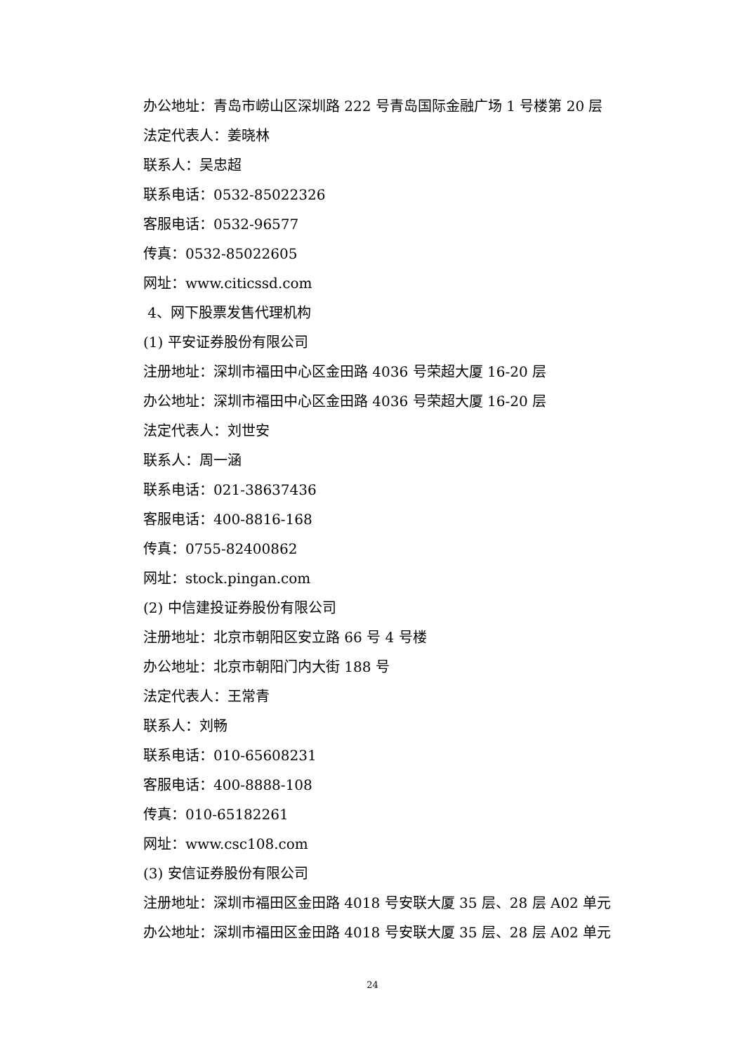办公地址：青岛市崂山区深圳路 222 号青岛国际金融广场 1 号楼第 20 层
法定代表人：姜晓林
联系人：吴忠超
联系电话：0532-85022326
客服电话：0532-96577
传真：0532-85022605
网址：www.citicssd.com
4、网下股票发售代理机构
(1) 平安证券股份有限公司
注册地址：深圳市福田中心区金田路 4036 号荣超大厦 16-20 层
办公地址：深圳市福田中心区金田路 4036 号荣超大厦 16-20 层
法定代表人：刘世安
联系人：周一涵
联系电话：021-38637436
客服电话：400-8816-168
传真：0755-82400862
网址：stock.pingan.com
(2) 中信建投证券股份有限公司
注册地址：北京市朝阳区安立路 66 号 4 号楼
办公地址：北京市朝阳门内大街 188 号
法定代表人：王常青
联系人：刘畅
联系电话：010-65608231
客服电话：400-8888-108
传真：010-65182261
网址：www.csc108.com
(3) 安信证券股份有限公司
注册地址：深圳市福田区金田路 4018 号安联大厦 35 层、28 层 A02 单元
办公地址：深圳市福田区金田路 4018 号安联大厦 35 层、28 层 A02 单元
24